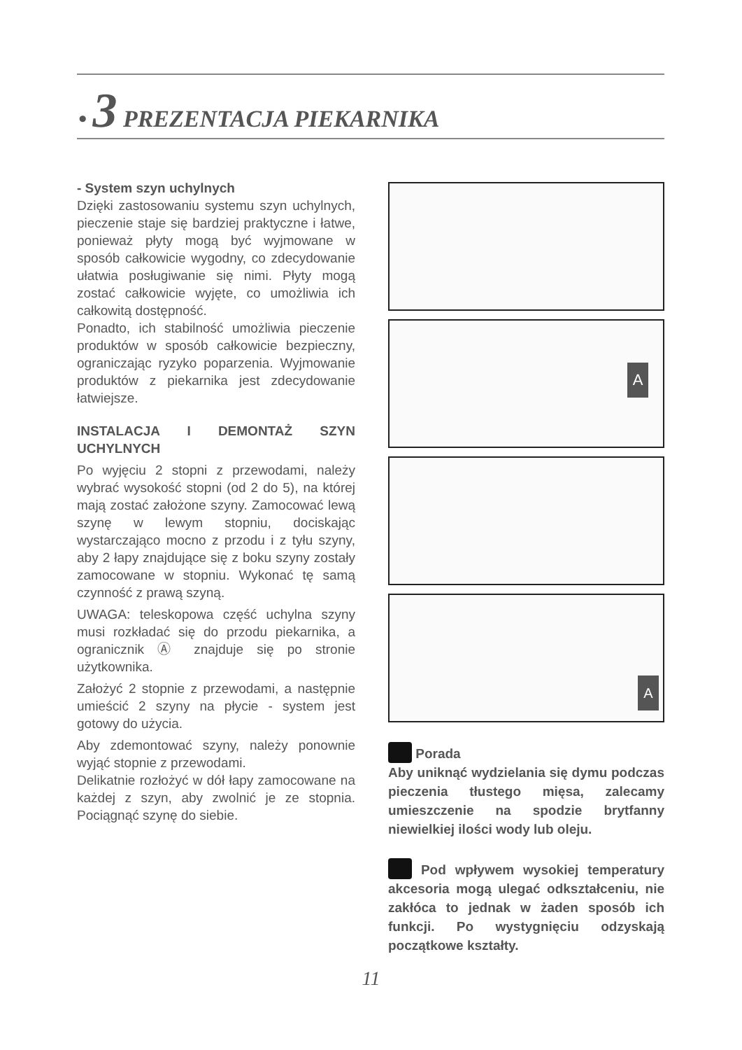• 3 PREZENTACJA PIEKARNIKA
- System szyn uchylnych
Dzięki zastosowaniu systemu szyn uchylnych, pieczenie staje się bardziej praktyczne i łatwe, ponieważ płyty mogą być wyjmowane w sposób całkowicie wygodny, co zdecydowanie ułatwia posługiwanie się nimi. Płyty mogą zostać całkowicie wyjęte, co umożliwia ich całkowitą dostępność.
Ponadto, ich stabilność umożliwia pieczenie produktów w sposób całkowicie bezpieczny, ograniczając ryzyko poparzenia. Wyjmowanie produktów z piekarnika jest zdecydowanie łatwiejsze.
INSTALACJA I DEMONTAŻ SZYN UCHYLNYCH
Po wyjęciu 2 stopni z przewodami, należy wybrać wysokość stopni (od 2 do 5), na której mają zostać założone szyny. Zamocować lewą szynę w lewym stopniu, dociskając wystarczająco mocno z przodu i z tyłu szyny, aby 2 łapy znajdujące się z boku szyny zostały zamocowane w stopniu. Wykonać tę samą czynność z prawą szyną.
UWAGA: teleskopowa część uchylna szyny musi rozkładać się do przodu piekarnika, a ogranicznik Ⓐ znajduje się po stronie użytkownika.
Założyć 2 stopnie z przewodami, a następnie umieścić 2 szyny na płycie - system jest gotowy do użycia.
Aby zdemontować szyny, należy ponownie wyjąć stopnie z przewodami.
Delikatnie rozłożyć w dół łapy zamocowane na każdej z szyn, aby zwolnić je ze stopnia. Pociągnąć szynę do siebie.
A
A
Porada
Aby uniknąć wydzielania się dymu podczas pieczenia tłustego mięsa, zalecamy umieszczenie na spodzie brytfanny niewielkiej ilości wody lub oleju.
Pod wpływem wysokiej temperatury akcesoria mogą ulegać odkształceniu, nie zakłóca to jednak w żaden sposób ich funkcji. Po wystygnięciu odzyskają początkowe kształty.
11